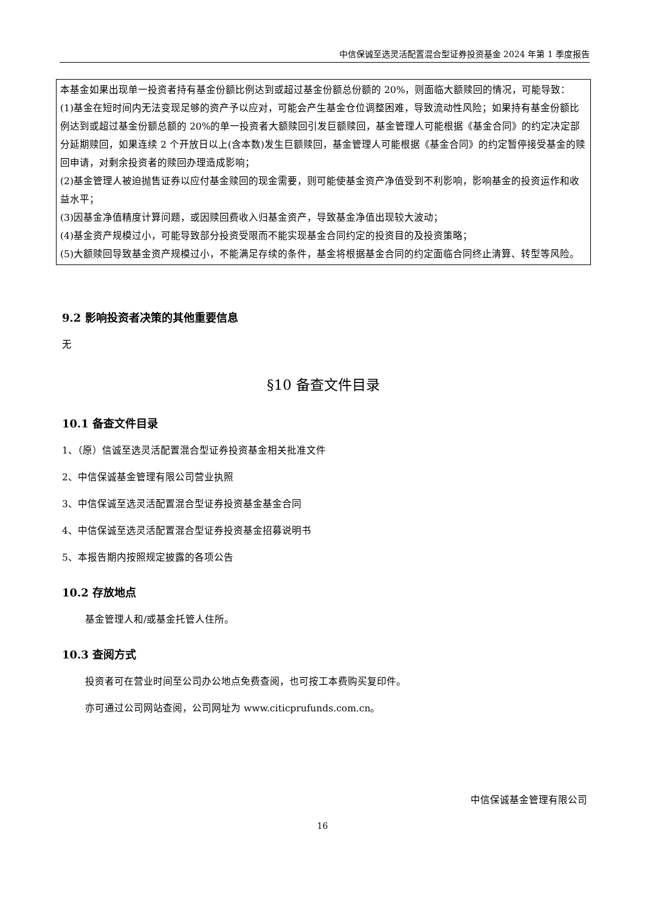中信保诚至选灵活配置混合型证券投资基金 2024 年第 1 季度报告
本基金如果出现单一投资者持有基金份额比例达到或超过基金份额总份额的 20%，则面临大额赎回的情况，可能导致：
(1)基金在短时间内无法变现足够的资产予以应对，可能会产生基金仓位调整困难，导致流动性风险；如果持有基金份额比例达到或超过基金份额总额的 20%的单一投资者大额赎回引发巨额赎回，基金管理人可能根据《基金合同》的约定决定部分延期赎回，如果连续 2 个开放日以上(含本数)发生巨额赎回，基金管理人可能根据《基金合同》的约定暂停接受基金的赎回申请，对剩余投资者的赎回办理造成影响；
(2)基金管理人被迫抛售证券以应付基金赎回的现金需要，则可能使基金资产净值受到不利影响，影响基金的投资运作和收益水平；
(3)因基金净值精度计算问题，或因赎回费收入归基金资产，导致基金净值出现较大波动；
(4)基金资产规模过小，可能导致部分投资受限而不能实现基金合同约定的投资目的及投资策略；
(5)大额赎回导致基金资产规模过小，不能满足存续的条件，基金将根据基金合同的约定面临合同终止清算、转型等风险。
9.2 影响投资者决策的其他重要信息
无
§10 备查文件目录
10.1 备查文件目录
1、（原）信诚至选灵活配置混合型证券投资基金相关批准文件
2、中信保诚基金管理有限公司营业执照
3、中信保诚至选灵活配置混合型证券投资基金基金合同
4、中信保诚至选灵活配置混合型证券投资基金招募说明书
5、本报告期内按照规定披露的各项公告
10.2 存放地点
基金管理人和/或基金托管人住所。
10.3 查阅方式
投资者可在营业时间至公司办公地点免费查阅，也可按工本费购买复印件。
亦可通过公司网站查阅，公司网址为 www.citicprufunds.com.cn。
中信保诚基金管理有限公司
16